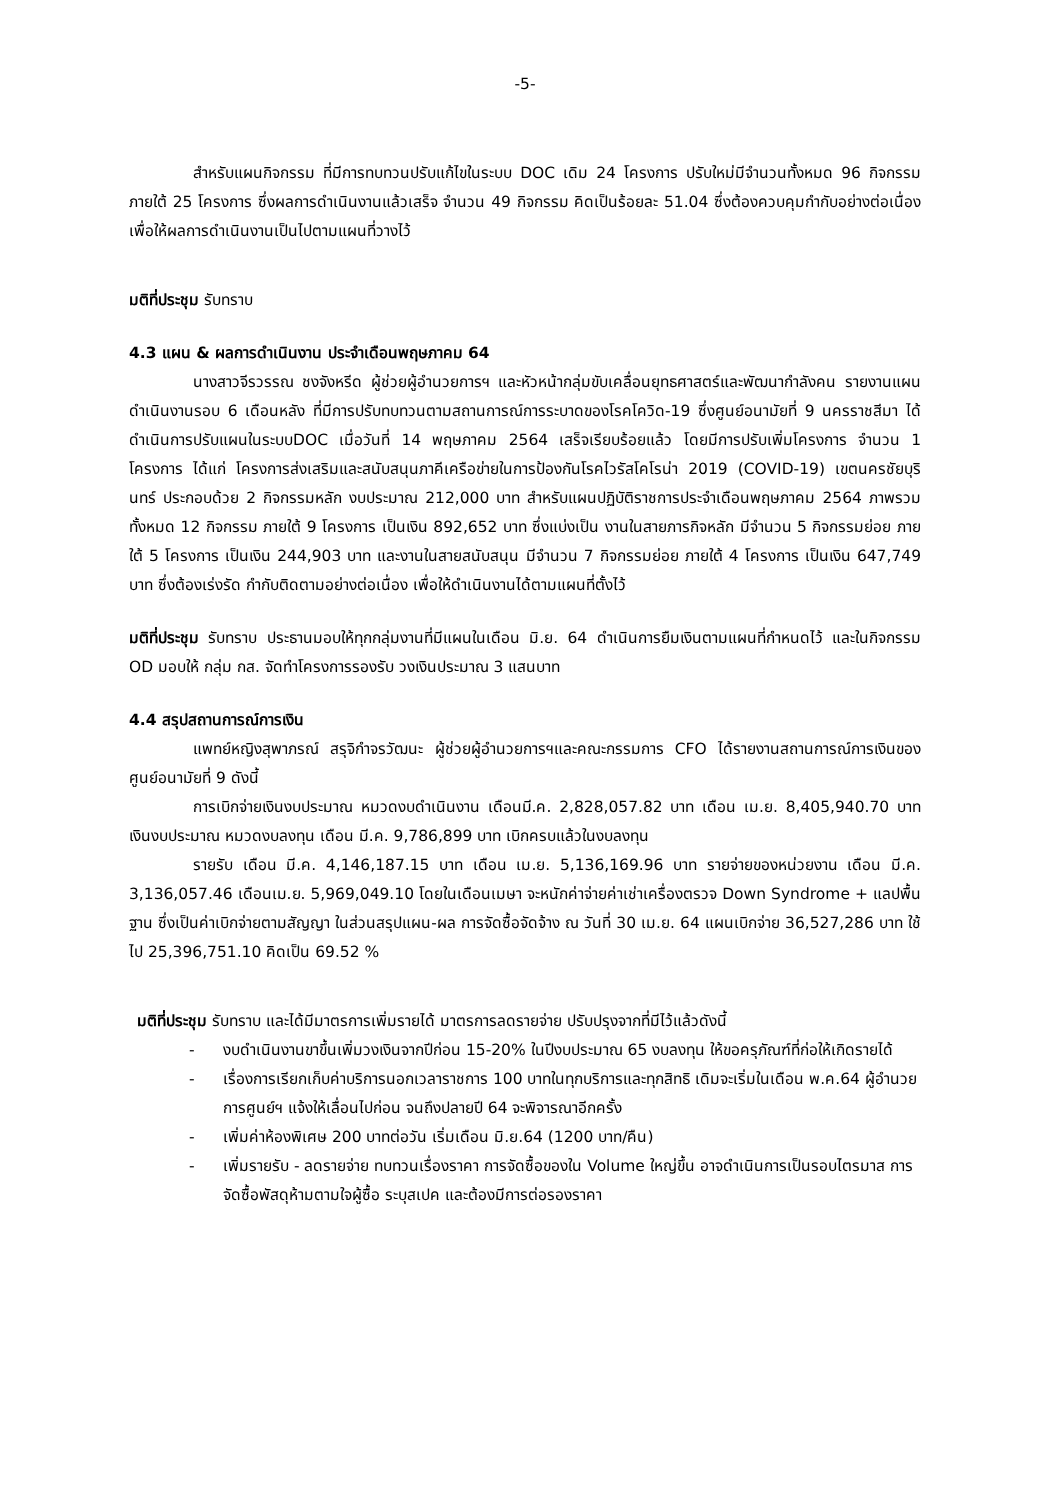-5-
สำหรับแผนกิจกรรม ที่มีการทบทวนปรับแก้ไขในระบบ DOC เดิม 24 โครงการ ปรับใหม่มีจำนวนทั้งหมด 96 กิจกรรม ภายใต้ 25 โครงการ ซึ่งผลการดำเนินงานแล้วเสร็จ จำนวน 49 กิจกรรม คิดเป็นร้อยละ 51.04 ซึ่งต้องควบคุมกำกับอย่างต่อเนื่อง เพื่อให้ผลการดำเนินงานเป็นไปตามแผนที่วางไว้
มติที่ประชุม รับทราบ
4.3 แผน & ผลการดำเนินงาน ประจำเดือนพฤษภาคม 64
นางสาวจีรวรรณ ชงจังหรีด ผู้ช่วยผู้อำนวยการฯ และหัวหน้ากลุ่มขับเคลื่อนยุทธศาสตร์และพัฒนากำลังคน รายงานแผนดำเนินงานรอบ 6 เดือนหลัง ที่มีการปรับทบทวนตามสถานการณ์การระบาดของโรคโควิด-19 ซึ่งศูนย์อนามัยที่ 9 นครราชสีมา ได้ดำเนินการปรับแผนในระบบDOC เมื่อวันที่ 14 พฤษภาคม 2564 เสร็จเรียบร้อยแล้ว โดยมีการปรับเพิ่มโครงการ จำนวน 1 โครงการ ได้แก่ โครงการส่งเสริมและสนับสนุนภาคีเครือข่ายในการป้องกันโรคไวรัสโคโรน่า 2019 (COVID-19) เขตนครชัยบุรินทร์ ประกอบด้วย 2 กิจกรรมหลัก งบประมาณ 212,000 บาท สำหรับแผนปฏิบัติราชการประจำเดือนพฤษภาคม 2564 ภาพรวมทั้งหมด 12 กิจกรรม ภายใต้ 9 โครงการ เป็นเงิน 892,652 บาท ซึ่งแบ่งเป็น งานในสายภารกิจหลัก มีจำนวน 5 กิจกรรมย่อย ภายใต้ 5 โครงการ เป็นเงิน 244,903 บาท และงานในสายสนับสนุน มีจำนวน 7 กิจกรรมย่อย ภายใต้ 4 โครงการ เป็นเงิน 647,749 บาท ซึ่งต้องเร่งรัด กำกับติดตามอย่างต่อเนื่อง เพื่อให้ดำเนินงานได้ตามแผนที่ตั้งไว้
มติที่ประชุม รับทราบ ประธานมอบให้ทุกกลุ่มงานที่มีแผนในเดือน มิ.ย. 64 ดำเนินการยืมเงินตามแผนที่กำหนดไว้ และในกิจกรรม OD มอบให้ กลุ่ม กส. จัดทำโครงการรองรับ วงเงินประมาณ 3 แสนบาท
4.4 สรุปสถานการณ์การเงิน
แพทย์หญิงสุพาภรณ์ สรุจิกำจรวัฒนะ ผู้ช่วยผู้อำนวยการฯและคณะกรรมการ CFO ได้รายงานสถานการณ์การเงินของศูนย์อนามัยที่ 9 ดังนี้
การเบิกจ่ายเงินงบประมาณ หมวดงบดำเนินงาน เดือนมี.ค. 2,828,057.82 บาท เดือน เม.ย. 8,405,940.70 บาท เงินงบประมาณ หมวดงบลงทุน เดือน มี.ค. 9,786,899 บาท เบิกครบแล้วในงบลงทุน
รายรับ เดือน มี.ค. 4,146,187.15 บาท เดือน เม.ย. 5,136,169.96 บาท รายจ่ายของหน่วยงาน เดือน มี.ค. 3,136,057.46 เดือนเม.ย. 5,969,049.10 โดยในเดือนเมษา จะหนักค่าจ่ายค่าเช่าเครื่องตรวจ Down Syndrome + แลปพื้นฐาน ซึ่งเป็นค่าเบิกจ่ายตามสัญญา ในส่วนสรุปแผน-ผล การจัดซื้อจัดจ้าง ณ วันที่ 30 เม.ย. 64 แผนเบิกจ่าย 36,527,286 บาท ใช้ไป 25,396,751.10 คิดเป็น 69.52 %
มติที่ประชุม รับทราบ และได้มีมาตรการเพิ่มรายได้ มาตรการลดรายจ่าย ปรับปรุงจากที่มีไว้แล้วดังนี้
- งบดำเนินงานขาขึ้นเพิ่มวงเงินจากปีก่อน 15-20% ในปีงบประมาณ 65 งบลงทุน ให้ขอครุภัณฑ์ที่ก่อให้เกิดรายได้
- เรื่องการเรียกเก็บค่าบริการนอกเวลาราชการ 100 บาทในทุกบริการและทุกสิทธิ เดิมจะเริ่มในเดือน พ.ค.64 ผู้อำนวยการศูนย์ฯ แจ้งให้เลื่อนไปก่อน จนถึงปลายปี 64 จะพิจารณาอีกครั้ง
- เพิ่มค่าห้องพิเศษ 200 บาทต่อวัน เริ่มเดือน มิ.ย.64 (1200 บาท/คืน)
- เพิ่มรายรับ - ลดรายจ่าย ทบทวนเรื่องราคา การจัดซื้อของใน Volume ใหญ่ขึ้น อาจดำเนินการเป็นรอบไตรมาส การจัดซื้อพัสดุห้ามตามใจผู้ซื้อ ระบุสเปค และต้องมีการต่อรองราคา